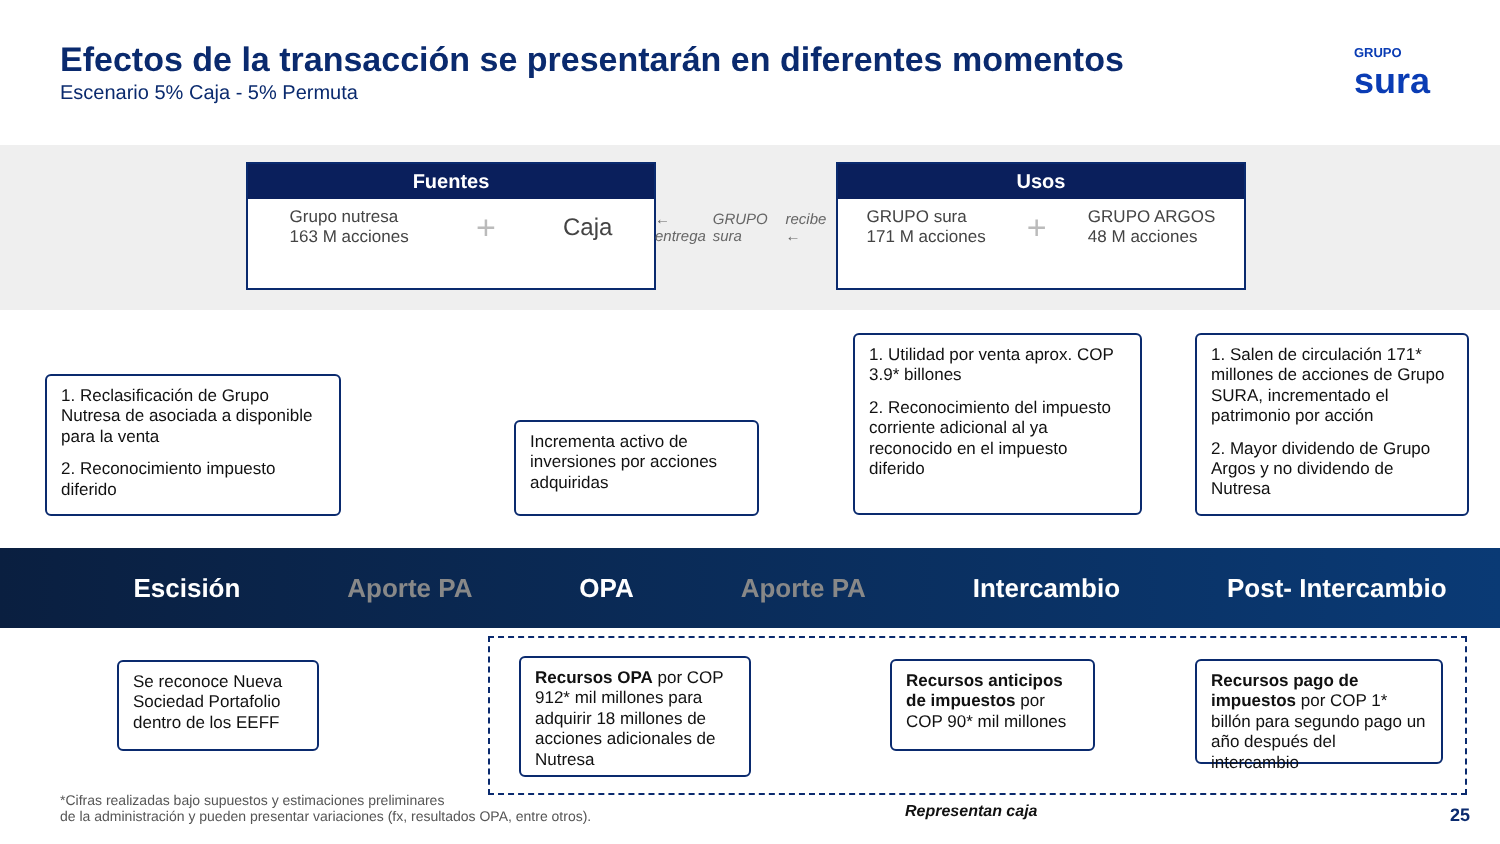Efectos de la transacción se presentarán en diferentes momentos
Escenario 5% Caja - 5% Permuta
GRUPO
sura
Fuentes
Grupo nutresa
163 M acciones
+
Caja
← entrega GRUPO sura recibe ←
Usos
GRUPO sura
171 M acciones
+
GRUPO ARGOS
48 M acciones
1. Reclasificación de Grupo Nutresa de asociada a disponible para la venta
2. Reconocimiento impuesto diferido
Incrementa activo de inversiones por acciones adquiridas
1. Utilidad por venta aprox. COP 3.9* billones
2. Reconocimiento del impuesto corriente adicional al ya reconocido en el impuesto diferido
1. Salen de circulación 171* millones de acciones de Grupo SURA, incrementado el patrimonio por acción
2. Mayor dividendo de Grupo Argos y no dividendo de Nutresa
Escisión Aporte PA OPA Aporte PA Intercambio Post- Intercambio
Se reconoce Nueva Sociedad Portafolio dentro de los EEFF
Recursos OPA por COP 912* mil millones para adquirir 18 millones de acciones adicionales de Nutresa
Recursos anticipos de impuestos por COP 90* mil millones
Recursos pago de impuestos por COP 1* billón para segundo pago un año después del intercambio
*Cifras realizadas bajo supuestos y estimaciones preliminares
de la administración y pueden presentar variaciones (fx, resultados OPA, entre otros).
Representan caja 25